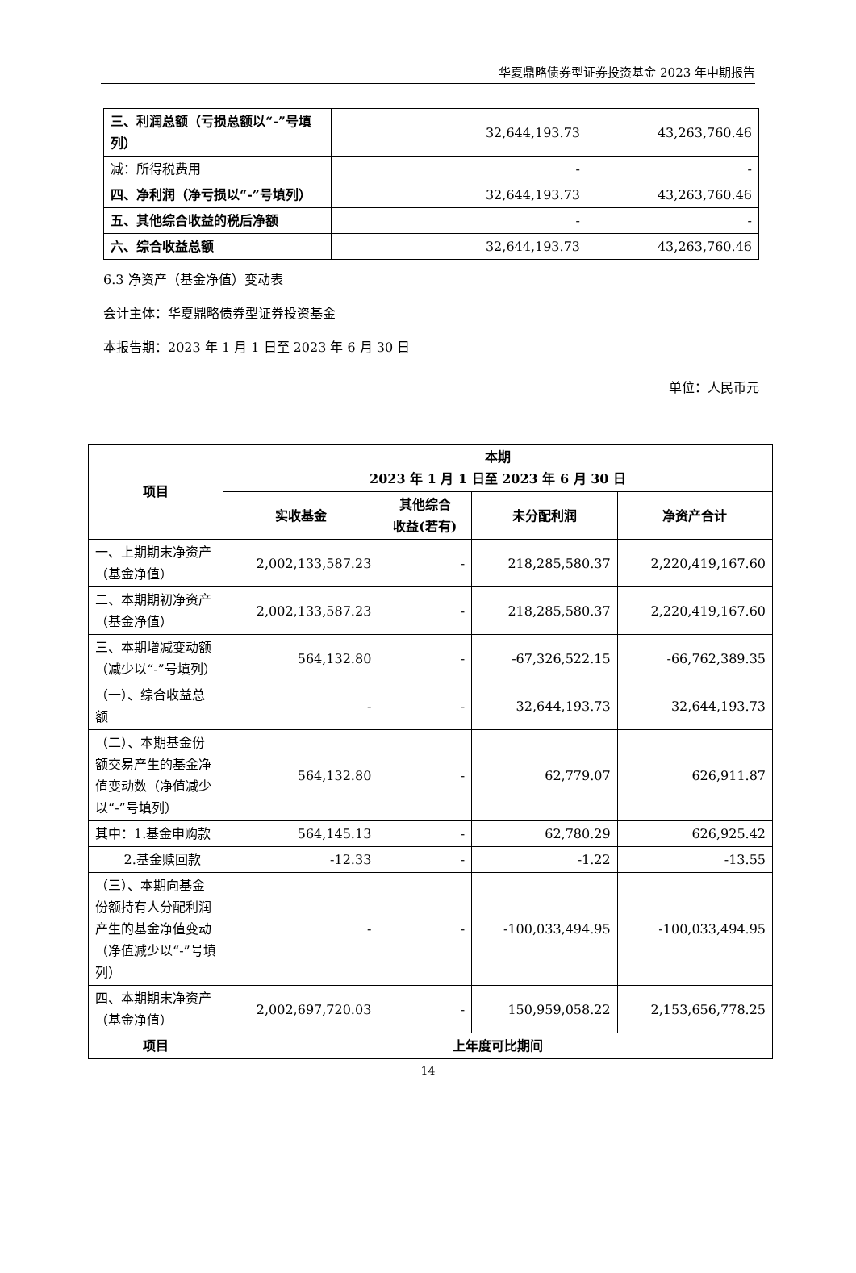华夏鼎略债券型证券投资基金 2023 年中期报告
| 三、利润总额（亏损总额以“-”号填列） | | 32,644,193.73 | 43,263,760.46 |
| 减：所得税费用 | | - | - |
| 四、净利润（净亏损以“-”号填列） | | 32,644,193.73 | 43,263,760.46 |
| 五、其他综合收益的税后净额 | | - | - |
| 六、综合收益总额 | | 32,644,193.73 | 43,263,760.46 |
6.3 净资产（基金净值）变动表
会计主体：华夏鼎略债券型证券投资基金
本报告期：2023 年 1 月 1 日至 2023 年 6 月 30 日
单位：人民币元
| 项目 | 本期 2023 年 1 月 1 日至 2023 年 6 月 30 日 | | | |
| --- | --- | --- | --- | --- |
| | 实收基金 | 其他综合 收益(若有) | 未分配利润 | 净资产合计 |
| 一、上期期末净资产（基金净值） | 2,002,133,587.23 | - | 218,285,580.37 | 2,220,419,167.60 |
| 二、本期期初净资产（基金净值） | 2,002,133,587.23 | - | 218,285,580.37 | 2,220,419,167.60 |
| 三、本期增减变动额（减少以“-”号填列） | 564,132.80 | - | -67,326,522.15 | -66,762,389.35 |
| （一）、综合收益总额 | - | - | 32,644,193.73 | 32,644,193.73 |
| （二）、本期基金份额交易产生的基金净值变动数（净值减少以“-”号填列） | 564,132.80 | - | 62,779.07 | 626,911.87 |
| 其中：1.基金申购款 | 564,145.13 | - | 62,780.29 | 626,925.42 |
| 2.基金赎回款 | -12.33 | - | -1.22 | -13.55 |
| （三）、本期向基金份额持有人分配利润产生的基金净值变动（净值减少以“-”号填列） | - | - | -100,033,494.95 | -100,033,494.95 |
| 四、本期期末净资产（基金净值） | 2,002,697,720.03 | - | 150,959,058.22 | 2,153,656,778.25 |
| 项目 | 上年度可比期间 | | | |
14